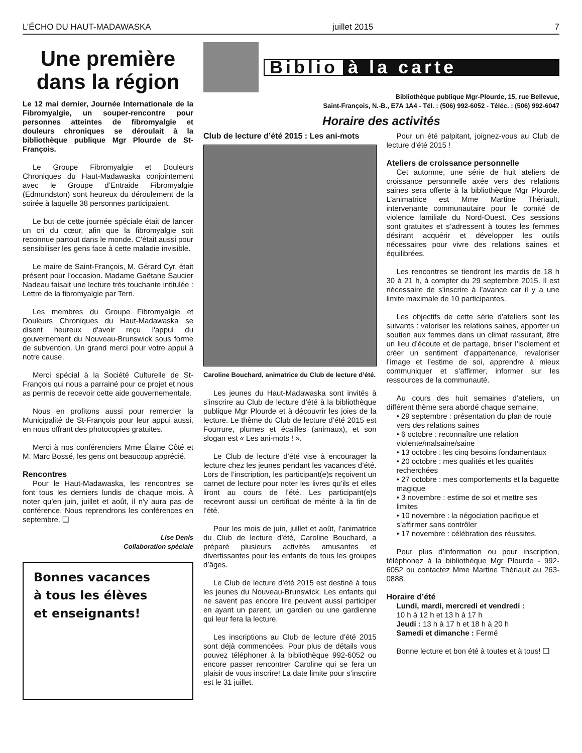L’ÉCHO DU HAUT-MADAWASKA juillet 2015 7
Une première dans la région
Le 12 mai dernier, Journée Internationale de la Fibromyalgie, un souper-rencontre pour personnes atteintes de fibromyalgie et douleurs chroniques se déroulait à la bibliothèque publique Mgr Plourde de St-François.
Le Groupe Fibromyalgie et Douleurs Chroniques du Haut-Madawaska conjointement avec le Groupe d’Entraide Fibromyalgie (Edmundston) sont heureux du déroulement de la soirée à laquelle 38 personnes participaient.
Le but de cette journée spéciale était de lancer un cri du cœur, afin que la fibromyalgie soit reconnue partout dans le monde. C'était aussi pour sensibiliser les gens face à cette maladie invisible.
Le maire de Saint-François, M. Gérard Cyr, était présent pour l’occasion. Madame Gaëtane Saucier Nadeau faisait une lecture très touchante intitulée : Lettre de la fibromyalgie par Terri.
Les membres du Groupe Fibromyalgie et Douleurs Chroniques du Haut-Madawaska se disent heureux d'avoir reçu l'appui du gouvernement du Nouveau-Brunswick sous forme de subvention. Un grand merci pour votre appui à notre cause.
Merci spécial à la Société Culturelle de St-François qui nous a parrainé pour ce projet et nous as permis de recevoir cette aide gouvernementale.
Nous en profitons aussi pour remercier la Municipalité de St-François pour leur appui aussi, en nous offrant des photocopies gratuites.
Merci à nos conférenciers Mme Élaine Côté et M. Marc Bossé, les gens ont beaucoup apprécié.
Rencontres
Pour le Haut-Madawaska, les rencontres se font tous les derniers lundis de chaque mois. À noter qu'en juin, juillet et août, il n'y aura pas de conférence. Nous reprendrons les conférences en septembre. ❏
Lise Denis
Collaboration spéciale
Bonnes vacances
à tous les élèves
et enseignants!
Biblio à la carte
Bibliothèque publique Mgr-Plourde, 15, rue Bellevue,
Saint-François, N.-B., E7A 1A4 - Tél. : (506) 992-6052 - Téléc. : (506) 992-6047
Horaire des activités
Club de lecture d’été 2015 : Les ani-mots
Caroline Bouchard, animatrice du Club de lecture d’été.
Les jeunes du Haut-Madawaska sont invités à s’inscrire au Club de lecture d’été à la bibliothèque publique Mgr Plourde et à découvrir les joies de la lecture. Le thème du Club de lecture d’été 2015 est Fourrure, plumes et écailles (animaux), et son slogan est « Les ani-mots ! ».
Le Club de lecture d’été vise à encourager la lecture chez les jeunes pendant les vacances d’été. Lors de l’inscription, les participant(e)s reçoivent un carnet de lecture pour noter les livres qu’ils et elles liront au cours de l’été. Les participant(e)s recevront aussi un certificat de mérite à la fin de l’été.
Pour les mois de juin, juillet et août, l’animatrice du Club de lecture d’été, Caroline Bouchard, a préparé plusieurs activités amusantes et divertissantes pour les enfants de tous les groupes d’âges.
Le Club de lecture d’été 2015 est destiné à tous les jeunes du Nouveau-Brunswick. Les enfants qui ne savent pas encore lire peuvent aussi participer en ayant un parent, un gardien ou une gardienne qui leur fera la lecture.
Les inscriptions au Club de lecture d’été 2015 sont déjà commencées. Pour plus de détails vous pouvez téléphoner à la bibliothèque 992-6052 ou encore passer rencontrer Caroline qui se fera un plaisir de vous inscrire! La date limite pour s’inscrire est le 31 juillet.
Pour un été palpitant, joignez-vous au Club de lecture d’été 2015 !
Ateliers de croissance personnelle
Cet automne, une série de huit ateliers de croissance personnelle axée vers des relations saines sera offerte à la bibliothèque Mgr Plourde. L’animatrice est Mme Martine Thériault, intervenante communautaire pour le comité de violence familiale du Nord-Ouest. Ces sessions sont gratuites et s’adressent à toutes les femmes désirant acquérir et développer les outils nécessaires pour vivre des relations saines et équilibrées.
Les rencontres se tiendront les mardis de 18 h 30 à 21 h, à compter du 29 septembre 2015. Il est nécessaire de s’inscrire à l’avance car il y a une limite maximale de 10 participantes.
Les objectifs de cette série d’ateliers sont les suivants : valoriser les relations saines, apporter un soutien aux femmes dans un climat rassurant, être un lieu d’écoute et de partage, briser l’isolement et créer un sentiment d’appartenance, revaloriser l’image et l’estime de soi, apprendre à mieux communiquer et s’affirmer, informer sur les ressources de la communauté.
Au cours des huit semaines d’ateliers, un différent thème sera abordé chaque semaine.
• 29 septembre : présentation du plan de route vers des relations saines
• 6 octobre : reconnaître une relation violente/malsaine/saine
• 13 octobre : les cinq besoins fondamentaux
• 20 octobre : mes qualités et les qualités recherchées
• 27 octobre : mes comportements et la baguette magique
• 3 novembre : estime de soi et mettre ses limites
• 10 novembre : la négociation pacifique et s’affirmer sans contrôler
• 17 novembre : célébration des réussites.
Pour plus d’information ou pour inscription, téléphonez à la bibliothèque Mgr Plourde - 992-6052 ou contactez Mme Martine Thériault au 263-0888.
Horaire d’été
Lundi, mardi, mercredi et vendredi :
10 h à 12 h et 13 h à 17 h
Jeudi : 13 h à 17 h et 18 h à 20 h
Samedi et dimanche : Fermé
Bonne lecture et bon été à toutes et à tous! ❏